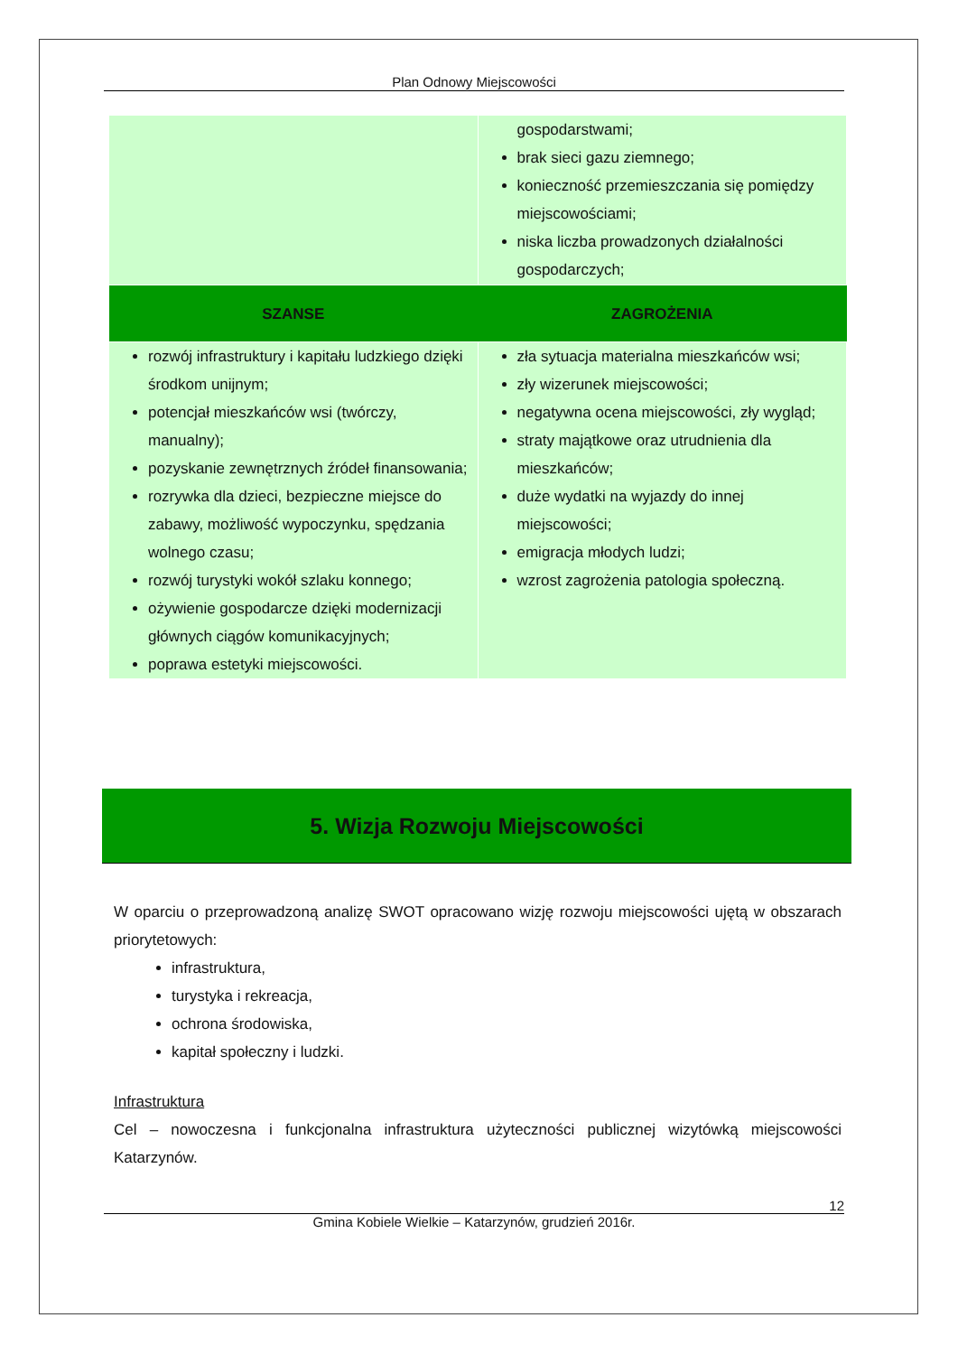Plan Odnowy Miejscowości
| | gospodarstwami; brak sieci gazu ziemnego; konieczność przemieszczania się pomiędzy miejscowościami; niska liczba prowadzonych działalności gospodarczych; |
| SZANSE | ZAGROŻENIA |
| rozwój infrastruktury i kapitału ludzkiego dzięki środkom unijnym; potencjał mieszkańców wsi (twórczy, manualny); pozyskanie zewnętrznych źródeł finansowania; rozrywka dla dzieci, bezpieczne miejsce do zabawy, możliwość wypoczynku, spędzania wolnego czasu; rozwój turystyki wokół szlaku konnego; ożywienie gospodarcze dzięki modernizacji głównych ciągów komunikacyjnych; poprawa estetyki miejscowości. | zła sytuacja materialna mieszkańców wsi; zły wizerunek miejscowości; negatywna ocena miejscowości, zły wygląd; straty majątkowe oraz utrudnienia dla mieszkańców; duże wydatki na wyjazdy do innej miejscowości; emigracja młodych ludzi; wzrost zagrożenia patologia społeczną. |
5. Wizja Rozwoju Miejscowości
W oparciu o przeprowadzoną analizę SWOT opracowano wizję rozwoju miejscowości ujętą w obszarach priorytetowych:
infrastruktura,
turystyka i rekreacja,
ochrona środowiska,
kapitał społeczny i ludzki.
Infrastruktura
Cel – nowoczesna i funkcjonalna infrastruktura użyteczności publicznej wizytówką miejscowości Katarzynów.
12
Gmina Kobiele Wielkie – Katarzynów, grudzień 2016r.